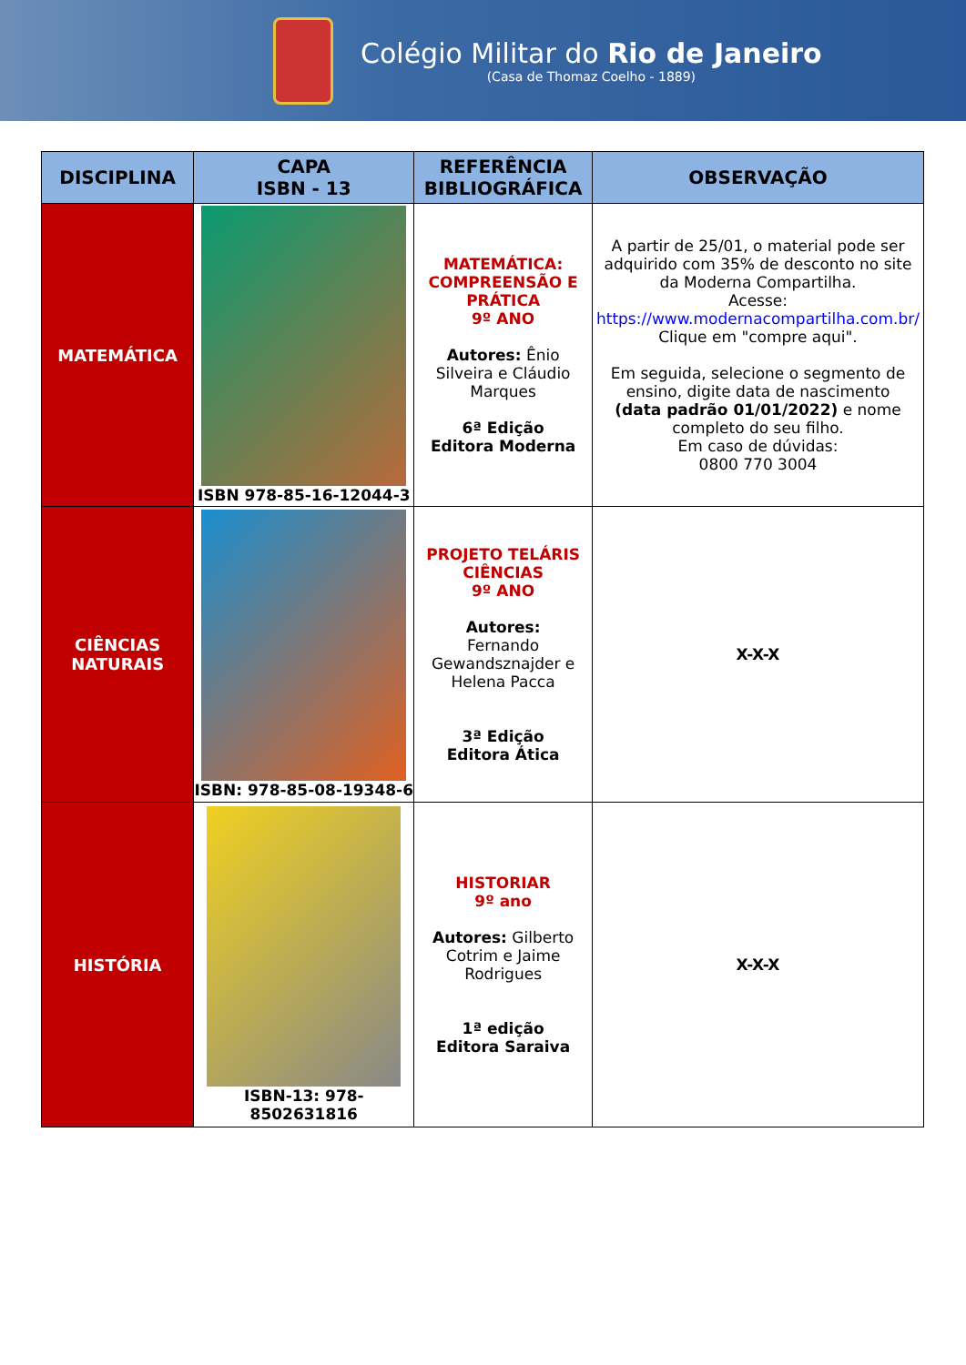Colégio Militar do Rio de Janeiro
(Casa de Thomaz Coelho - 1889)
| DISCIPLINA | CAPA ISBN - 13 | REFERÊNCIA BIBLIOGRÁFICA | OBSERVAÇÃO |
| --- | --- | --- | --- |
| MATEMÁTICA | ISBN 978-85-16-12044-3 | MATEMÁTICA: COMPREENSÃO E PRÁTICA 9º ANO Autores: Ênio Silveira e Cláudio Marques 6ª Edição Editora Moderna | A partir de 25/01, o material pode ser adquirido com 35% de desconto no site da Moderna Compartilha. Acesse: https://www.modernacompartilha.com.br/ Clique em "compre aqui". Em seguida, selecione o segmento de ensino, digite data de nascimento (data padrão 01/01/2022) e nome completo do seu filho. Em caso de dúvidas: 0800 770 3004 |
| CIÊNCIAS NATURAIS | ISBN: 978-85-08-19348-6 | PROJETO TELÁRIS CIÊNCIAS 9º ANO Autores: Fernando Gewandsznajder e Helena Pacca 3ª Edição Editora Ática | X-X-X |
| HISTÓRIA | ISBN-13: 978-8502631816 | HISTORIAR 9º ano Autores: Gilberto Cotrim e Jaime Rodrigues 1ª edição Editora Saraiva | X-X-X |